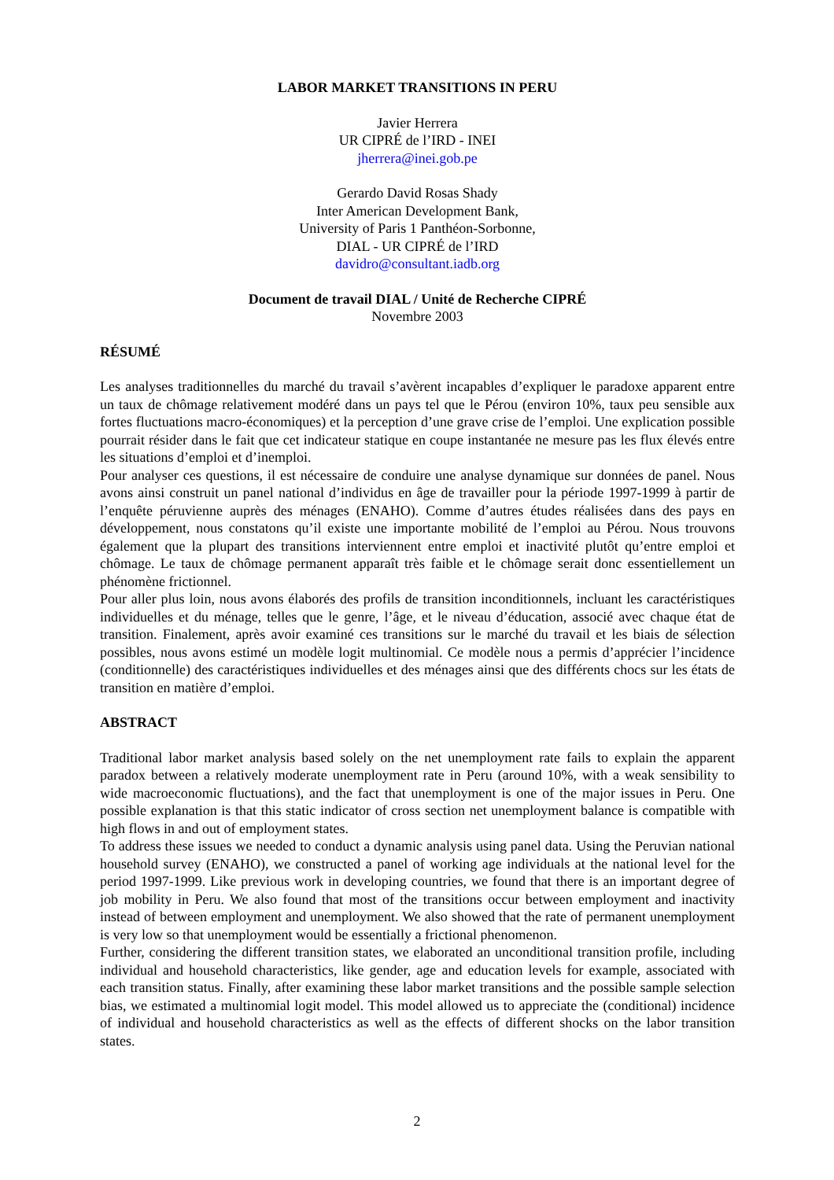LABOR MARKET TRANSITIONS IN PERU
Javier Herrera
UR CIPRÉ de l’IRD - INEI
jherrera@inei.gob.pe
Gerardo David Rosas Shady
Inter American Development Bank,
University of Paris 1 Panthéon-Sorbonne,
DIAL - UR CIPRÉ de l’IRD
davidro@consultant.iadb.org
Document de travail DIAL / Unité de Recherche CIPRÉ
Novembre 2003
RÉSUMÉ
Les analyses traditionnelles du marché du travail s’avèrent incapables d’expliquer le paradoxe apparent entre un taux de chômage relativement modéré dans un pays tel que le Pérou (environ 10%, taux peu sensible aux fortes fluctuations macro-économiques) et la perception d’une grave crise de l’emploi. Une explication possible pourrait résider dans le fait que cet indicateur statique en coupe instantanée ne mesure pas les flux élevés entre les situations d’emploi et d’inemploi.
Pour analyser ces questions, il est nécessaire de conduire une analyse dynamique sur données de panel. Nous avons ainsi construit un panel national d’individus en âge de travailler pour la période 1997-1999 à partir de l’enquête péruvienne auprès des ménages (ENAHO). Comme d’autres études réalisées dans des pays en développement, nous constatons qu’il existe une importante mobilité de l’emploi au Pérou. Nous trouvons également que la plupart des transitions interviennent entre emploi et inactivité plutôt qu’entre emploi et chômage. Le taux de chômage permanent apparaît très faible et le chômage serait donc essentiellement un phénomène frictionnel.
Pour aller plus loin, nous avons élaborés des profils de transition inconditionnels, incluant les caractéristiques individuelles et du ménage, telles que le genre, l’âge, et le niveau d’éducation, associé avec chaque état de transition. Finalement, après avoir examiné ces transitions sur le marché du travail et les biais de sélection possibles, nous avons estimé un modèle logit multinomial. Ce modèle nous a permis d’apprécier l’incidence (conditionnelle) des caractéristiques individuelles et des ménages ainsi que des différents chocs sur les états de transition en matière d’emploi.
ABSTRACT
Traditional labor market analysis based solely on the net unemployment rate fails to explain the apparent paradox between a relatively moderate unemployment rate in Peru (around 10%, with a weak sensibility to wide macroeconomic fluctuations), and the fact that unemployment is one of the major issues in Peru. One possible explanation is that this static indicator of cross section net unemployment balance is compatible with high flows in and out of employment states.
To address these issues we needed to conduct a dynamic analysis using panel data. Using the Peruvian national household survey (ENAHO), we constructed a panel of working age individuals at the national level for the period 1997-1999. Like previous work in developing countries, we found that there is an important degree of job mobility in Peru. We also found that most of the transitions occur between employment and inactivity instead of between employment and unemployment. We also showed that the rate of permanent unemployment is very low so that unemployment would be essentially a frictional phenomenon.
Further, considering the different transition states, we elaborated an unconditional transition profile, including individual and household characteristics, like gender, age and education levels for example, associated with each transition status. Finally, after examining these labor market transitions and the possible sample selection bias, we estimated a multinomial logit model. This model allowed us to appreciate the (conditional) incidence of individual and household characteristics as well as the effects of different shocks on the labor transition states.
2